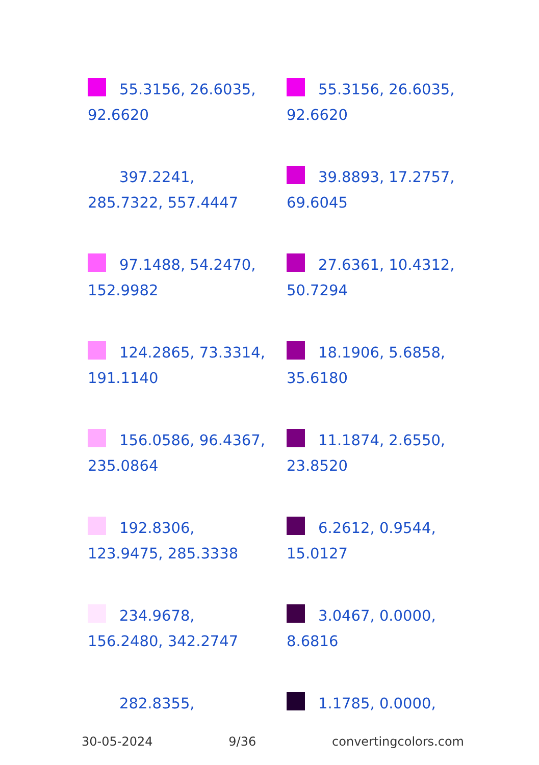55.3156, 26.6035, 92.6620
55.3156, 26.6035, 92.6620
397.2241, 285.7322, 557.4447
39.8893, 17.2757, 69.6045
97.1488, 54.2470, 152.9982
27.6361, 10.4312, 50.7294
124.2865, 73.3314, 191.1140
18.1906, 5.6858, 35.6180
156.0586, 96.4367, 235.0864
11.1874, 2.6550, 23.8520
192.8306, 123.9475, 285.3338
6.2612, 0.9544, 15.0127
234.9678, 156.2480, 342.2747
3.0467, 0.0000, 8.6816
282.8355,
1.1785, 0.0000,
30-05-2024 9/36 convertingcolors.com